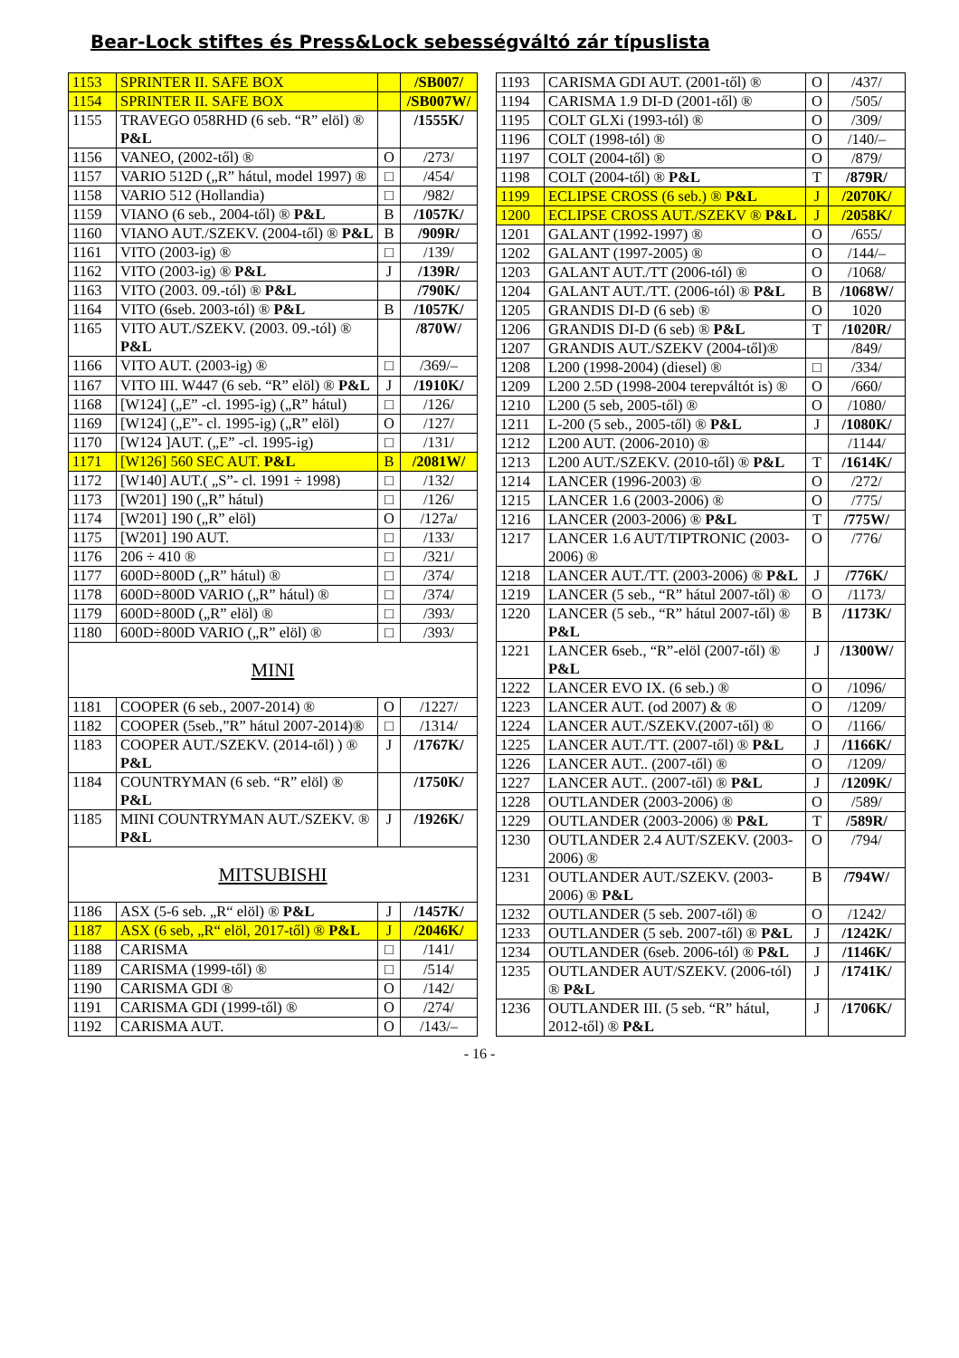Bear-Lock stiftes és Press&Lock sebességváltó zár típuslista
| 1153 | SPRINTER II. SAFE BOX | | /SB007/ |
| 1154 | SPRINTER II. SAFE BOX | | /SB007W/ |
| 1155 | TRAVEGO 058RHD (6 seb. “R” elöl) ® P&L | | /1555K/ |
| 1156 | VANEO, (2002-től) ® | O | /273/ |
| 1157 | VARIO 512D („R” hátul, model 1997) ® | □ | /454/ |
| 1158 | VARIO 512 (Hollandia) | □ | /982/ |
| 1159 | VIANO (6 seb., 2004-től) ® P&L | B | /1057K/ |
| 1160 | VIANO AUT./SZEKV. (2004-től) ® P&L | B | /909R/ |
| 1161 | VITO (2003-ig) ® | □ | /139/ |
| 1162 | VITO (2003-ig) ® P&L | J | /139R/ |
| 1163 | VITO (2003. 09.-tól) ® P&L | | /790K/ |
| 1164 | VITO (6seb. 2003-tól) ® P&L | B | /1057K/ |
| 1165 | VITO AUT./SZEKV. (2003. 09.-tól) ® P&L | | /870W/ |
| 1166 | VITO AUT. (2003-ig) ® | □ | /369/– |
| 1167 | VITO III. W447 (6 seb. “R” elöl) ® P&L | J | /1910K/ |
| 1168 | [W124] („E” -cl. 1995-ig) („R” hátul) | □ | /126/ |
| 1169 | [W124] („E”- cl. 1995-ig) („R” elöl) | O | /127/ |
| 1170 | [W124 ]AUT. („E” -cl. 1995-ig) | □ | /131/ |
| 1171 | [W126] 560 SEC AUT. P&L | B | /2081W/ |
| 1172 | [W140] AUT.( „S”- cl. 1991 ÷ 1998) | □ | /132/ |
| 1173 | [W201] 190 („R” hátul) | □ | /126/ |
| 1174 | [W201] 190 („R” elöl) | O | /127a/ |
| 1175 | [W201] 190 AUT. | □ | /133/ |
| 1176 | 206 ÷ 410 ® | □ | /321/ |
| 1177 | 600D÷800D („R” hátul) ® | □ | /374/ |
| 1178 | 600D÷800D VARIO („R” hátul) ® | □ | /374/ |
| 1179 | 600D÷800D („R” elöl) ® | □ | /393/ |
| 1180 | 600D÷800D VARIO („R” elöl) ® | □ | /393/ |
| MINI | | | |
| 1181 | COOPER (6 seb., 2007-2014) ® | O | /1227/ |
| 1182 | COOPER (5seb.,”R” hátul 2007-2014)® | □ | /1314/ |
| 1183 | COOPER AUT./SZEKV. (2014-től) ) ® P&L | J | /1767K/ |
| 1184 | COUNTRYMAN (6 seb. “R” elöl) ® P&L | | /1750K/ |
| 1185 | MINI COUNTRYMAN AUT./SZEKV. ® P&L | J | /1926K/ |
| MITSUBISHI | | | |
| 1186 | ASX (5-6 seb. „R“ elöl) ® P&L | J | /1457K/ |
| 1187 | ASX (6 seb, „R“ elöl, 2017-től) ® P&L | J | /2046K/ |
| 1188 | CARISMA | □ | /141/ |
| 1189 | CARISMA (1999-től) ® | □ | /514/ |
| 1190 | CARISMA GDI ® | O | /142/ |
| 1191 | CARISMA GDI (1999-től) ® | O | /274/ |
| 1192 | CARISMA AUT. | O | /143/– |
| 1193 | CARISMA GDI AUT. (2001-től) ® | O | /437/ |
| 1194 | CARISMA 1.9 DI-D (2001-től) ® | O | /505/ |
| 1195 | COLT GLXi (1993-tól) ® | O | /309/ |
| 1196 | COLT (1998-tól) ® | O | /140/– |
| 1197 | COLT (2004-től) ® | O | /879/ |
| 1198 | COLT (2004-től) ® P&L | T | /879R/ |
| 1199 | ECLIPSE CROSS (6 seb.) ® P&L | J | /2070K/ |
| 1200 | ECLIPSE CROSS AUT./SZEKV ® P&L | J | /2058K/ |
| 1201 | GALANT (1992-1997) ® | O | /655/ |
| 1202 | GALANT (1997-2005) ® | O | /144/– |
| 1203 | GALANT AUT./TT (2006-tól) ® | O | /1068/ |
| 1204 | GALANT AUT./TT. (2006-tól) ® P&L | B | /1068W/ |
| 1205 | GRANDIS DI-D (6 seb) ® | O | 1020 |
| 1206 | GRANDIS DI-D (6 seb) ® P&L | T | /1020R/ |
| 1207 | GRANDIS AUT./SZEKV (2004-től)® | | /849/ |
| 1208 | L200 (1998-2004) (diesel) ® | □ | /334/ |
| 1209 | L200 2.5D (1998-2004 terepváltót is) ® | O | /660/ |
| 1210 | L200 (5 seb, 2005-től) ® | O | /1080/ |
| 1211 | L-200 (5 seb., 2005-től) ® P&L | J | /1080K/ |
| 1212 | L200 AUT. (2006-2010) ® | | /1144/ |
| 1213 | L200 AUT./SZEKV. (2010-től) ® P&L | T | /1614K/ |
| 1214 | LANCER (1996-2003) ® | O | /272/ |
| 1215 | LANCER 1.6 (2003-2006) ® | O | /775/ |
| 1216 | LANCER (2003-2006) ® P&L | T | /775W/ |
| 1217 | LANCER 1.6 AUT/TIPTRONIC (2003-2006) ® | O | /776/ |
| 1218 | LANCER AUT./TT. (2003-2006) ® P&L | J | /776K/ |
| 1219 | LANCER (5 seb., “R” hátul 2007-től) ® | O | /1173/ |
| 1220 | LANCER (5 seb., “R” hátul 2007-től) ® P&L | B | /1173K/ |
| 1221 | LANCER 6seb., “R”-elöl (2007-től) ® P&L | J | /1300W/ |
| 1222 | LANCER EVO IX. (6 seb.) ® | O | /1096/ |
| 1223 | LANCER AUT. (od 2007) & ® | O | /1209/ |
| 1224 | LANCER AUT./SZEKV.(2007-től) ® | O | /1166/ |
| 1225 | LANCER AUT./TT. (2007-től) ® P&L | J | /1166K/ |
| 1226 | LANCER AUT.. (2007-től) ® | O | /1209/ |
| 1227 | LANCER AUT.. (2007-től) ® P&L | J | /1209K/ |
| 1228 | OUTLANDER (2003-2006) ® | O | /589/ |
| 1229 | OUTLANDER (2003-2006) ® P&L | T | /589R/ |
| 1230 | OUTLANDER 2.4 AUT/SZEKV. (2003-2006) ® | O | /794/ |
| 1231 | OUTLANDER AUT./SZEKV. (2003-2006) ® P&L | B | /794W/ |
| 1232 | OUTLANDER (5 seb. 2007-től) ® | O | /1242/ |
| 1233 | OUTLANDER (5 seb. 2007-től) ® P&L | J | /1242K/ |
| 1234 | OUTLANDER (6seb. 2006-tól) ® P&L | J | /1146K/ |
| 1235 | OUTLANDER AUT/SZEKV. (2006-tól) ® P&L | J | /1741K/ |
| 1236 | OUTLANDER III. (5 seb. “R” hátul, 2012-től) ® P&L | J | /1706K/ |
- 16 -